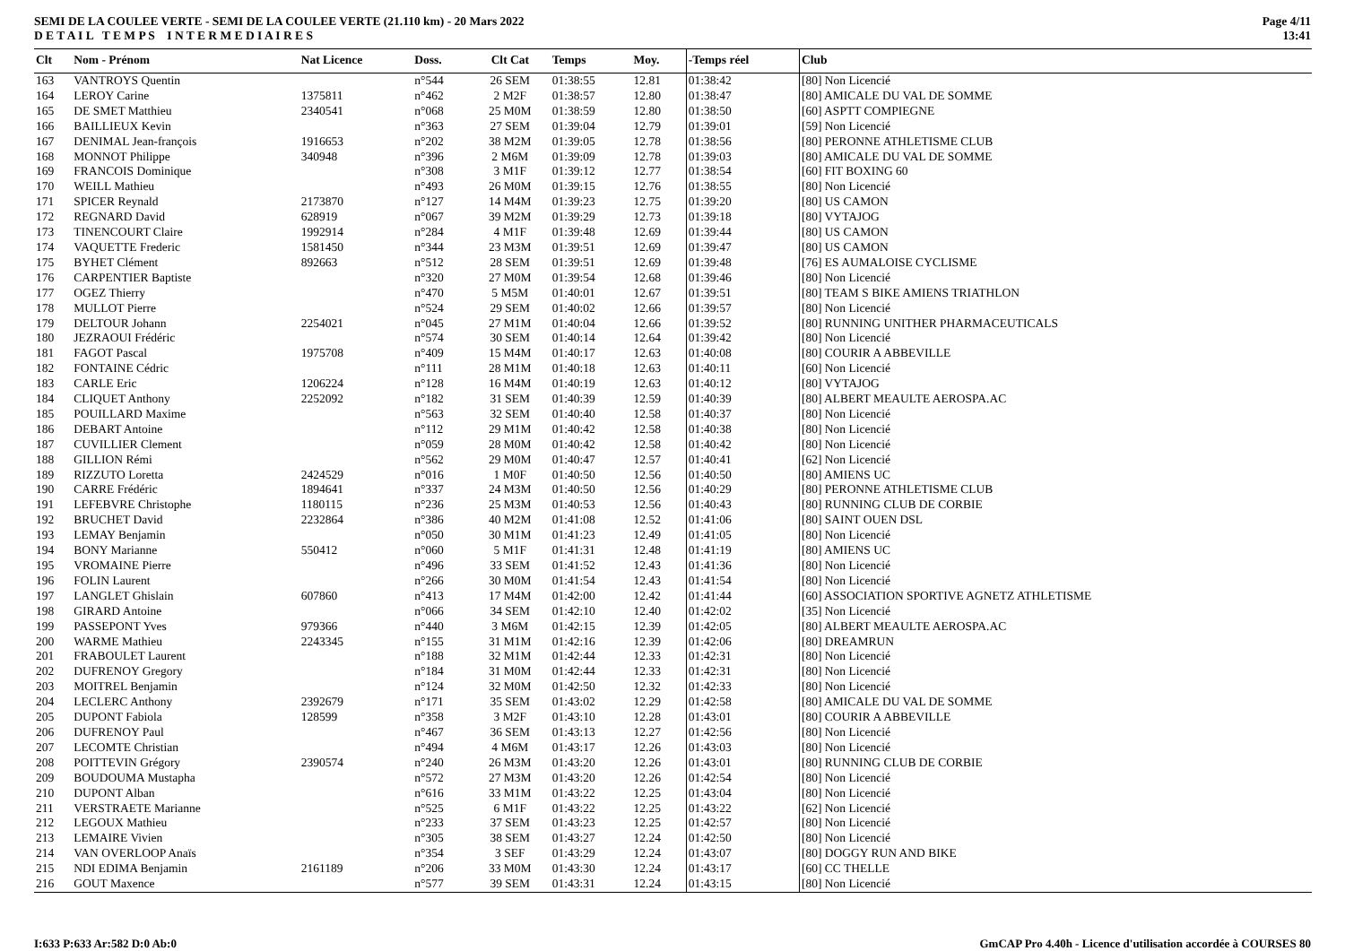SEMI DE LA COULEE VERTE - SEMI DE LA COULEE VERTE (21.110 km) - 20 Mars 2022
D E T A I L T E M P S I N T E R M E D I A I R E S
Page 4/11
13:41
| Clt | Nom - Prénom | Nat Licence | Doss. | Clt Cat | Temps | Moy. | -Temps réel | Club |
| --- | --- | --- | --- | --- | --- | --- | --- | --- |
| 163 | VANTROYS Quentin | | n°544 | 26 SEM | 01:38:55 | 12.81 | 01:38:42 | [80] Non Licencié |
| 164 | LEROY Carine | 1375811 | n°462 | 2 M2F | 01:38:57 | 12.80 | 01:38:47 | [80] AMICALE DU VAL DE SOMME |
| 165 | DE SMET Matthieu | 2340541 | n°068 | 25 M0M | 01:38:59 | 12.80 | 01:38:50 | [60] ASPTT COMPIEGNE |
| 166 | BAILLIEUX Kevin | | n°363 | 27 SEM | 01:39:04 | 12.79 | 01:39:01 | [59] Non Licencié |
| 167 | DENIMAL Jean-françois | 1916653 | n°202 | 38 M2M | 01:39:05 | 12.78 | 01:38:56 | [80] PERONNE ATHLETISME CLUB |
| 168 | MONNOT Philippe | 340948 | n°396 | 2 M6M | 01:39:09 | 12.78 | 01:39:03 | [80] AMICALE DU VAL DE SOMME |
| 169 | FRANCOIS Dominique | | n°308 | 3 M1F | 01:39:12 | 12.77 | 01:38:54 | [60] FIT BOXING 60 |
| 170 | WEILL Mathieu | | n°493 | 26 M0M | 01:39:15 | 12.76 | 01:38:55 | [80] Non Licencié |
| 171 | SPICER Reynald | 2173870 | n°127 | 14 M4M | 01:39:23 | 12.75 | 01:39:20 | [80] US CAMON |
| 172 | REGNARD David | 628919 | n°067 | 39 M2M | 01:39:29 | 12.73 | 01:39:18 | [80] VYTAJOG |
| 173 | TINENCOURT Claire | 1992914 | n°284 | 4 M1F | 01:39:48 | 12.69 | 01:39:44 | [80] US CAMON |
| 174 | VAQUETTE Frederic | 1581450 | n°344 | 23 M3M | 01:39:51 | 12.69 | 01:39:47 | [80] US CAMON |
| 175 | BYHET Clément | 892663 | n°512 | 28 SEM | 01:39:51 | 12.69 | 01:39:48 | [76] ES AUMALOISE CYCLISME |
| 176 | CARPENTIER Baptiste | | n°320 | 27 M0M | 01:39:54 | 12.68 | 01:39:46 | [80] Non Licencié |
| 177 | OGEZ Thierry | | n°470 | 5 M5M | 01:40:01 | 12.67 | 01:39:51 | [80] TEAM S BIKE AMIENS TRIATHLON |
| 178 | MULLOT Pierre | | n°524 | 29 SEM | 01:40:02 | 12.66 | 01:39:57 | [80] Non Licencié |
| 179 | DELTOUR Johann | 2254021 | n°045 | 27 M1M | 01:40:04 | 12.66 | 01:39:52 | [80] RUNNING UNITHER PHARMACEUTICALS |
| 180 | JEZRAOUI Frédéric | | n°574 | 30 SEM | 01:40:14 | 12.64 | 01:39:42 | [80] Non Licencié |
| 181 | FAGOT Pascal | 1975708 | n°409 | 15 M4M | 01:40:17 | 12.63 | 01:40:08 | [80] COURIR A ABBEVILLE |
| 182 | FONTAINE Cédric | | n°111 | 28 M1M | 01:40:18 | 12.63 | 01:40:11 | [60] Non Licencié |
| 183 | CARLE Eric | 1206224 | n°128 | 16 M4M | 01:40:19 | 12.63 | 01:40:12 | [80] VYTAJOG |
| 184 | CLIQUET Anthony | 2252092 | n°182 | 31 SEM | 01:40:39 | 12.59 | 01:40:39 | [80] ALBERT MEAULTE AEROSPA.AC |
| 185 | POUILLARD Maxime | | n°563 | 32 SEM | 01:40:40 | 12.58 | 01:40:37 | [80] Non Licencié |
| 186 | DEBART Antoine | | n°112 | 29 M1M | 01:40:42 | 12.58 | 01:40:38 | [80] Non Licencié |
| 187 | CUVILLIER Clement | | n°059 | 28 M0M | 01:40:42 | 12.58 | 01:40:42 | [80] Non Licencié |
| 188 | GILLION Rémi | | n°562 | 29 M0M | 01:40:47 | 12.57 | 01:40:41 | [62] Non Licencié |
| 189 | RIZZUTO Loretta | 2424529 | n°016 | 1 M0F | 01:40:50 | 12.56 | 01:40:50 | [80] AMIENS UC |
| 190 | CARRE Frédéric | 1894641 | n°337 | 24 M3M | 01:40:50 | 12.56 | 01:40:29 | [80] PERONNE ATHLETISME CLUB |
| 191 | LEFEBVRE Christophe | 1180115 | n°236 | 25 M3M | 01:40:53 | 12.56 | 01:40:43 | [80] RUNNING CLUB DE CORBIE |
| 192 | BRUCHET David | 2232864 | n°386 | 40 M2M | 01:41:08 | 12.52 | 01:41:06 | [80] SAINT OUEN DSL |
| 193 | LEMAY Benjamin | | n°050 | 30 M1M | 01:41:23 | 12.49 | 01:41:05 | [80] Non Licencié |
| 194 | BONY Marianne | 550412 | n°060 | 5 M1F | 01:41:31 | 12.48 | 01:41:19 | [80] AMIENS UC |
| 195 | VROMAINE Pierre | | n°496 | 33 SEM | 01:41:52 | 12.43 | 01:41:36 | [80] Non Licencié |
| 196 | FOLIN Laurent | | n°266 | 30 M0M | 01:41:54 | 12.43 | 01:41:54 | [80] Non Licencié |
| 197 | LANGLET Ghislain | 607860 | n°413 | 17 M4M | 01:42:00 | 12.42 | 01:41:44 | [60] ASSOCIATION SPORTIVE AGNETZ ATHLETISME |
| 198 | GIRARD Antoine | | n°066 | 34 SEM | 01:42:10 | 12.40 | 01:42:02 | [35] Non Licencié |
| 199 | PASSEPONT Yves | 979366 | n°440 | 3 M6M | 01:42:15 | 12.39 | 01:42:05 | [80] ALBERT MEAULTE AEROSPA.AC |
| 200 | WARME Mathieu | 2243345 | n°155 | 31 M1M | 01:42:16 | 12.39 | 01:42:06 | [80] DREAMRUN |
| 201 | FRABOULET Laurent | | n°188 | 32 M1M | 01:42:44 | 12.33 | 01:42:31 | [80] Non Licencié |
| 202 | DUFRENOY Gregory | | n°184 | 31 M0M | 01:42:44 | 12.33 | 01:42:31 | [80] Non Licencié |
| 203 | MOITREL Benjamin | | n°124 | 32 M0M | 01:42:50 | 12.32 | 01:42:33 | [80] Non Licencié |
| 204 | LECLERC Anthony | 2392679 | n°171 | 35 SEM | 01:43:02 | 12.29 | 01:42:58 | [80] AMICALE DU VAL DE SOMME |
| 205 | DUPONT Fabiola | 128599 | n°358 | 3 M2F | 01:43:10 | 12.28 | 01:43:01 | [80] COURIR A ABBEVILLE |
| 206 | DUFRENOY Paul | | n°467 | 36 SEM | 01:43:13 | 12.27 | 01:42:56 | [80] Non Licencié |
| 207 | LECOMTE Christian | | n°494 | 4 M6M | 01:43:17 | 12.26 | 01:43:03 | [80] Non Licencié |
| 208 | POITTEVIN Grégory | 2390574 | n°240 | 26 M3M | 01:43:20 | 12.26 | 01:43:01 | [80] RUNNING CLUB DE CORBIE |
| 209 | BOUDOUMA Mustapha | | n°572 | 27 M3M | 01:43:20 | 12.26 | 01:42:54 | [80] Non Licencié |
| 210 | DUPONT Alban | | n°616 | 33 M1M | 01:43:22 | 12.25 | 01:43:04 | [80] Non Licencié |
| 211 | VERSTRAETE Marianne | | n°525 | 6 M1F | 01:43:22 | 12.25 | 01:43:22 | [62] Non Licencié |
| 212 | LEGOUX Mathieu | | n°233 | 37 SEM | 01:43:23 | 12.25 | 01:42:57 | [80] Non Licencié |
| 213 | LEMAIRE Vivien | | n°305 | 38 SEM | 01:43:27 | 12.24 | 01:42:50 | [80] Non Licencié |
| 214 | VAN OVERLOOP Anaïs | | n°354 | 3 SEF | 01:43:29 | 12.24 | 01:43:07 | [80] DOGGY RUN AND BIKE |
| 215 | NDI EDIMA Benjamin | 2161189 | n°206 | 33 M0M | 01:43:30 | 12.24 | 01:43:17 | [60] CC THELLE |
| 216 | GOUT Maxence | | n°577 | 39 SEM | 01:43:31 | 12.24 | 01:43:15 | [80] Non Licencié |
I:633 P:633 Ar:582 D:0 Ab:0 GmCAP Pro 4.40h - Licence d'utilisation accordée à COURSES 80